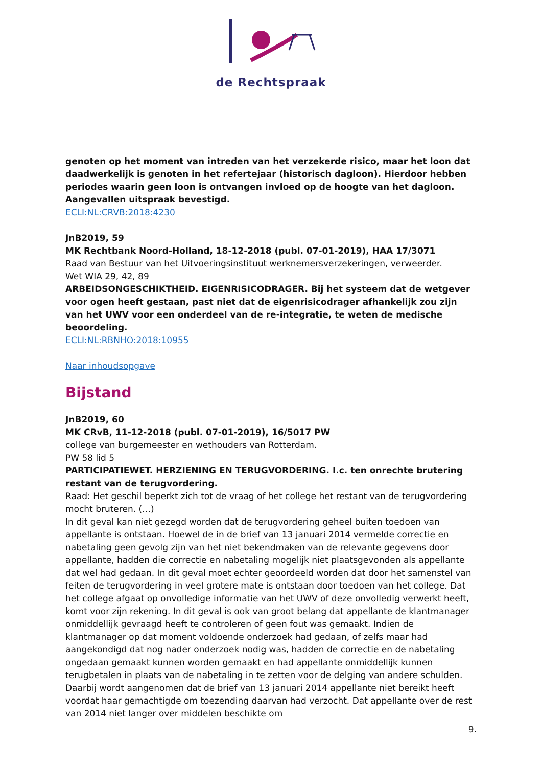de Rechtspraak
genoten op het moment van intreden van het verzekerde risico, maar het loon dat daadwerkelijk is genoten in het refertejaar (historisch dagloon). Hierdoor hebben periodes waarin geen loon is ontvangen invloed op de hoogte van het dagloon. Aangevallen uitspraak bevestigd.
ECLI:NL:CRVB:2018:4230
JnB2019, 59
MK Rechtbank Noord-Holland, 18-12-2018 (publ. 07-01-2019), HAA 17/3071
Raad van Bestuur van het Uitvoeringsinstituut werknemersverzekeringen, verweerder.
Wet WIA 29, 42, 89
ARBEIDSONGESCHIKTHEID. EIGENRISICODRAGER. Bij het systeem dat de wetgever voor ogen heeft gestaan, past niet dat de eigenrisicodrager afhankelijk zou zijn van het UWV voor een onderdeel van de re-integratie, te weten de medische beoordeling.
ECLI:NL:RBNHO:2018:10955
Naar inhoudsopgave
Bijstand
JnB2019, 60
MK CRvB, 11-12-2018 (publ. 07-01-2019), 16/5017 PW
college van burgemeester en wethouders van Rotterdam.
PW 58 lid 5
PARTICIPATIEWET. HERZIENING EN TERUGVORDERING. I.c. ten onrechte brutering restant van de terugvordering.
Raad: Het geschil beperkt zich tot de vraag of het college het restant van de terugvordering mocht bruteren. (…)
In dit geval kan niet gezegd worden dat de terugvordering geheel buiten toedoen van appellante is ontstaan. Hoewel de in de brief van 13 januari 2014 vermelde correctie en nabetaling geen gevolg zijn van het niet bekendmaken van de relevante gegevens door appellante, hadden die correctie en nabetaling mogelijk niet plaatsgevonden als appellante dat wel had gedaan. In dit geval moet echter geoordeeld worden dat door het samenstel van feiten de terugvordering in veel grotere mate is ontstaan door toedoen van het college. Dat het college afgaat op onvolledige informatie van het UWV of deze onvolledig verwerkt heeft, komt voor zijn rekening. In dit geval is ook van groot belang dat appellante de klantmanager onmiddellijk gevraagd heeft te controleren of geen fout was gemaakt. Indien de klantmanager op dat moment voldoende onderzoek had gedaan, of zelfs maar had aangekondigd dat nog nader onderzoek nodig was, hadden de correctie en de nabetaling ongedaan gemaakt kunnen worden gemaakt en had appellante onmiddellijk kunnen terugbetalen in plaats van de nabetaling in te zetten voor de delging van andere schulden. Daarbij wordt aangenomen dat de brief van 13 januari 2014 appellante niet bereikt heeft voordat haar gemachtigde om toezending daarvan had verzocht. Dat appellante over de rest van 2014 niet langer over middelen beschikte om
9.